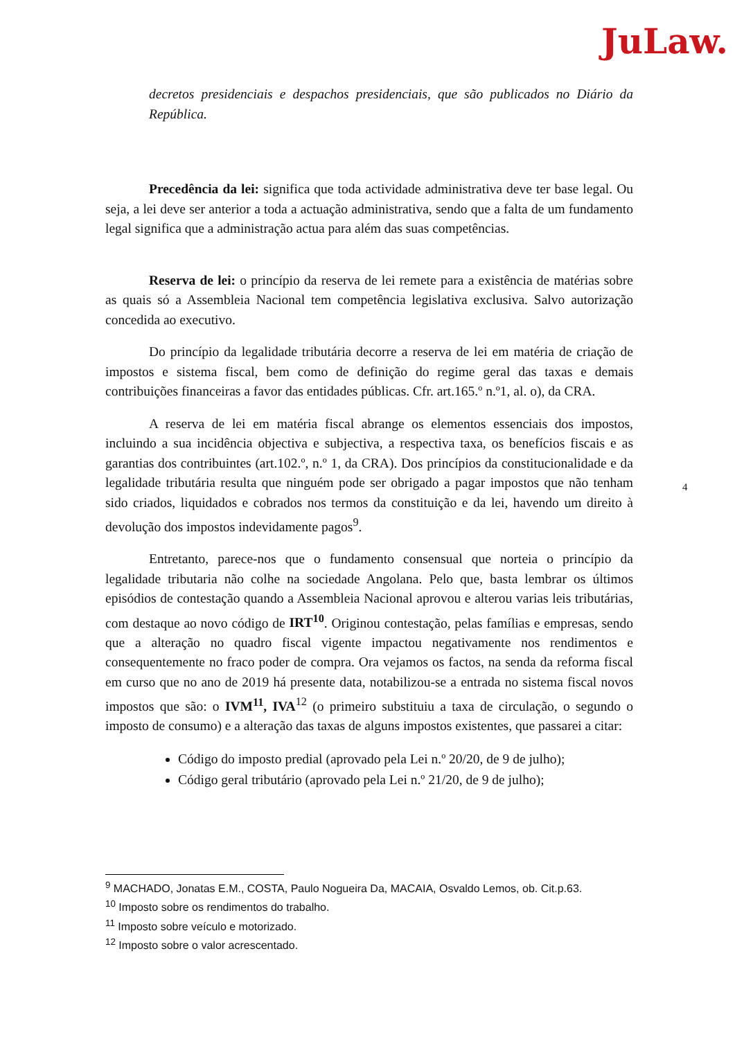JuLaw.
decretos presidenciais e despachos presidenciais, que são publicados no Diário da República.
Precedência da lei: significa que toda actividade administrativa deve ter base legal. Ou seja, a lei deve ser anterior a toda a actuação administrativa, sendo que a falta de um fundamento legal significa que a administração actua para além das suas competências.
Reserva de lei: o princípio da reserva de lei remete para a existência de matérias sobre as quais só a Assembleia Nacional tem competência legislativa exclusiva. Salvo autorização concedida ao executivo.
Do princípio da legalidade tributária decorre a reserva de lei em matéria de criação de impostos e sistema fiscal, bem como de definição do regime geral das taxas e demais contribuições financeiras a favor das entidades públicas. Cfr. art.165.º n.º1, al. o), da CRA.
A reserva de lei em matéria fiscal abrange os elementos essenciais dos impostos, incluindo a sua incidência objectiva e subjectiva, a respectiva taxa, os benefícios fiscais e as garantias dos contribuintes (art.102.º, n.º 1, da CRA). Dos princípios da constitucionalidade e da legalidade tributária resulta que ninguém pode ser obrigado a pagar impostos que não tenham sido criados, liquidados e cobrados nos termos da constituição e da lei, havendo um direito à devolução dos impostos indevidamente pagos<sup>9</sup>.
Entretanto, parece-nos que o fundamento consensual que norteia o princípio da legalidade tributaria não colhe na sociedade Angolana. Pelo que, basta lembrar os últimos episódios de contestação quando a Assembleia Nacional aprovou e alterou varias leis tributárias, com destaque ao novo código de IRT<sup>10</sup>. Originou contestação, pelas famílias e empresas, sendo que a alteração no quadro fiscal vigente impactou negativamente nos rendimentos e consequentemente no fraco poder de compra. Ora vejamos os factos, na senda da reforma fiscal em curso que no ano de 2019 há presente data, notabilizou-se a entrada no sistema fiscal novos impostos que são: o IVM<sup>11</sup>, IVA<sup>12</sup> (o primeiro substituiu a taxa de circulação, o segundo o imposto de consumo) e a alteração das taxas de alguns impostos existentes, que passarei a citar:
Código do imposto predial (aprovado pela Lei n.º 20/20, de 9 de julho);
Código geral tributário (aprovado pela Lei n.º 21/20, de 9 de julho);
4
<sup>9</sup> MACHADO, Jonatas E.M., COSTA, Paulo Nogueira Da, MACAIA, Osvaldo Lemos, ob. Cit.p.63.
<sup>10</sup> Imposto sobre os rendimentos do trabalho.
<sup>11</sup> Imposto sobre veículo e motorizado.
<sup>12</sup> Imposto sobre o valor acrescentado.